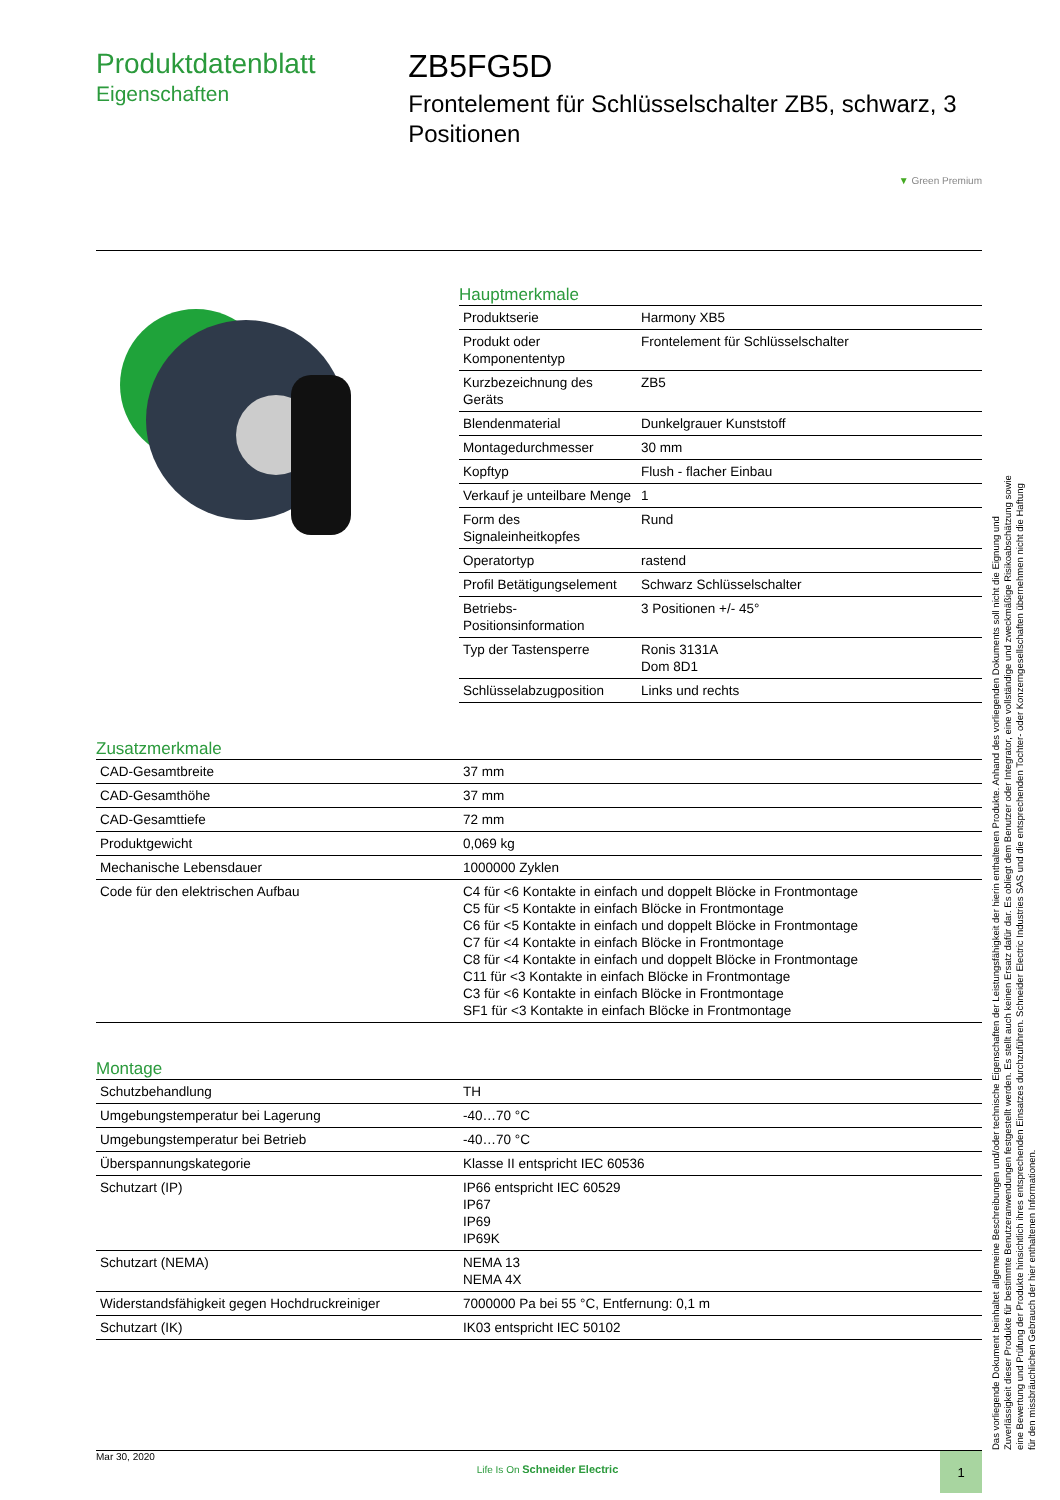Produktdatenblatt
Eigenschaften
ZB5FG5D
Frontelement für Schlüsselschalter ZB5, schwarz, 3 Positionen
▼ Green Premium
Hauptmerkmale
| Produktserie | Harmony XB5 |
| Produkt oder Komponententyp | Frontelement für Schlüsselschalter |
| Kurzbezeichnung des Geräts | ZB5 |
| Blendenmaterial | Dunkelgrauer Kunststoff |
| Montagedurchmesser | 30 mm |
| Kopftyp | Flush - flacher Einbau |
| Verkauf je unteilbare Menge | 1 |
| Form des Signaleinheitkopfes | Rund |
| Operatortyp | rastend |
| Profil Betätigungselement | Schwarz Schlüsselschalter |
| Betriebs-Positionsinformation | 3 Positionen +/- 45° |
| Typ der Tastensperre | Ronis 3131A Dom 8D1 |
| Schlüsselabzugposition | Links und rechts |
Zusatzmerkmale
| CAD-Gesamtbreite | 37 mm |
| CAD-Gesamthöhe | 37 mm |
| CAD-Gesamttiefe | 72 mm |
| Produktgewicht | 0,069 kg |
| Mechanische Lebensdauer | 1000000 Zyklen |
| Code für den elektrischen Aufbau | C4 für <6 Kontakte in einfach und doppelt Blöcke in Frontmontage C5 für <5 Kontakte in einfach Blöcke in Frontmontage C6 für <5 Kontakte in einfach und doppelt Blöcke in Frontmontage C7 für <4 Kontakte in einfach Blöcke in Frontmontage C8 für <4 Kontakte in einfach und doppelt Blöcke in Frontmontage C11 für <3 Kontakte in einfach Blöcke in Frontmontage C3 für <6 Kontakte in einfach Blöcke in Frontmontage SF1 für <3 Kontakte in einfach Blöcke in Frontmontage |
Montage
| Schutzbehandlung | TH |
| Umgebungstemperatur bei Lagerung | -40…70 °C |
| Umgebungstemperatur bei Betrieb | -40…70 °C |
| Überspannungskategorie | Klasse II entspricht IEC 60536 |
| Schutzart (IP) | IP66 entspricht IEC 60529 IP67 IP69 IP69K |
| Schutzart (NEMA) | NEMA 13 NEMA 4X |
| Widerstandsfähigkeit gegen Hochdruckreiniger | 7000000 Pa bei 55 °C, Entfernung: 0,1 m |
| Schutzart (IK) | IK03 entspricht IEC 50102 |
Das vorliegende Dokument beinhaltet allgemeine Beschreibungen und/oder technische Eigenschaften der Leistungsfähigkeit der hierin enthaltenen Produkte. Anhand des vorliegenden Dokuments soll nicht die Eignung und Zuverlässigkeit dieser Produkte für bestimmte Benutzeranwendungen festgestellt werden. Es stellt auch keinen Ersatz dafür dar. Es obliegt dem Benutzer oder Integrator, eine vollständige und zweckmäßige Risikoabschätzung sowie eine Bewertung und Prüfung der Produkte hinsichtlich ihres entsprechenden Einsatzes durchzuführen. Schneider Electric Industries SAS und die entsprechenden Tochter- oder Konzerngesellschaften übernehmen nicht die Haftung für den missbräuchlichen Gebrauch der hier enthaltenen Informationen.
Mar 30, 2020 Life Is On Schneider Electric 1